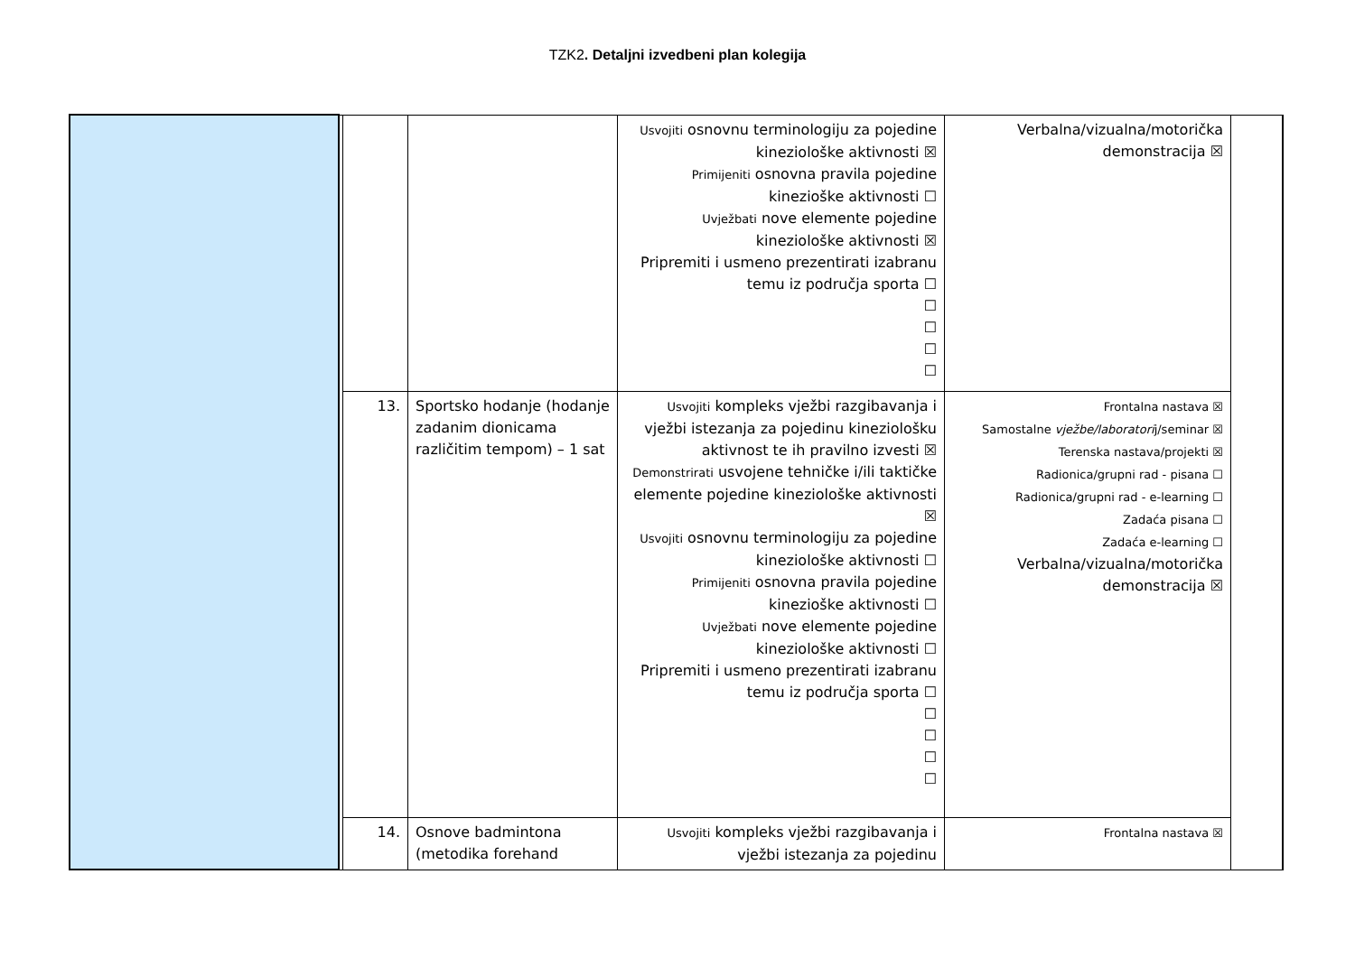TZK2. Detaljni izvedbeni plan kolegija
| | | | | Usvojiti osnovnu terminologiju za pojedine kineziološke aktivnosti ☒ Primijeniti osnovna pravila pojedine kinezioške aktivnosti ☐ Uvježbati nove elemente pojedine kineziološke aktivnosti ☒ Pripremiti i usmeno prezentirati izabranu temu iz područja sporta ☐ ☐ ☐ ☐ ☐ | Verbalna/vizualna/motorička demonstracija ☒ | |
| | | 13. | Sportsko hodanje (hodanje zadanim dionicama različitim tempom) – 1 sat | Usvojiti kompleks vježbi razgibavanja i vježbi istezanja za pojedinu kineziološku aktivnost te ih pravilno izvesti ☒ Demonstrirati usvojene tehničke i/ili taktičke elemente pojedine kineziološke aktivnosti ☒ Usvojiti osnovnu terminologiju za pojedine kineziološke aktivnosti ☐ Primijeniti osnovna pravila pojedine kinezioške aktivnosti ☐ Uvježbati nove elemente pojedine kineziološke aktivnosti ☐ Pripremiti i usmeno prezentirati izabranu temu iz područja sporta ☐ ☐ ☐ ☐ ☐ | Frontalna nastava ☒ Samostalne vježbe/laboratori j/seminar ☒ Terenska nastava/projekti ☒ Radionica/grupni rad - pisana ☐ Radionica/grupni rad - e-learning ☐ Zadaća pisana ☐ Zadaća e-learning ☐ Verbalna/vizualna/motorička demonstracija ☒ | |
| | | 14. | Osnove badmintona (metodika forehand | Usvojiti kompleks vježbi razgibavanja i vježbi istezanja za pojedinu | Frontalna nastava ☒ | |